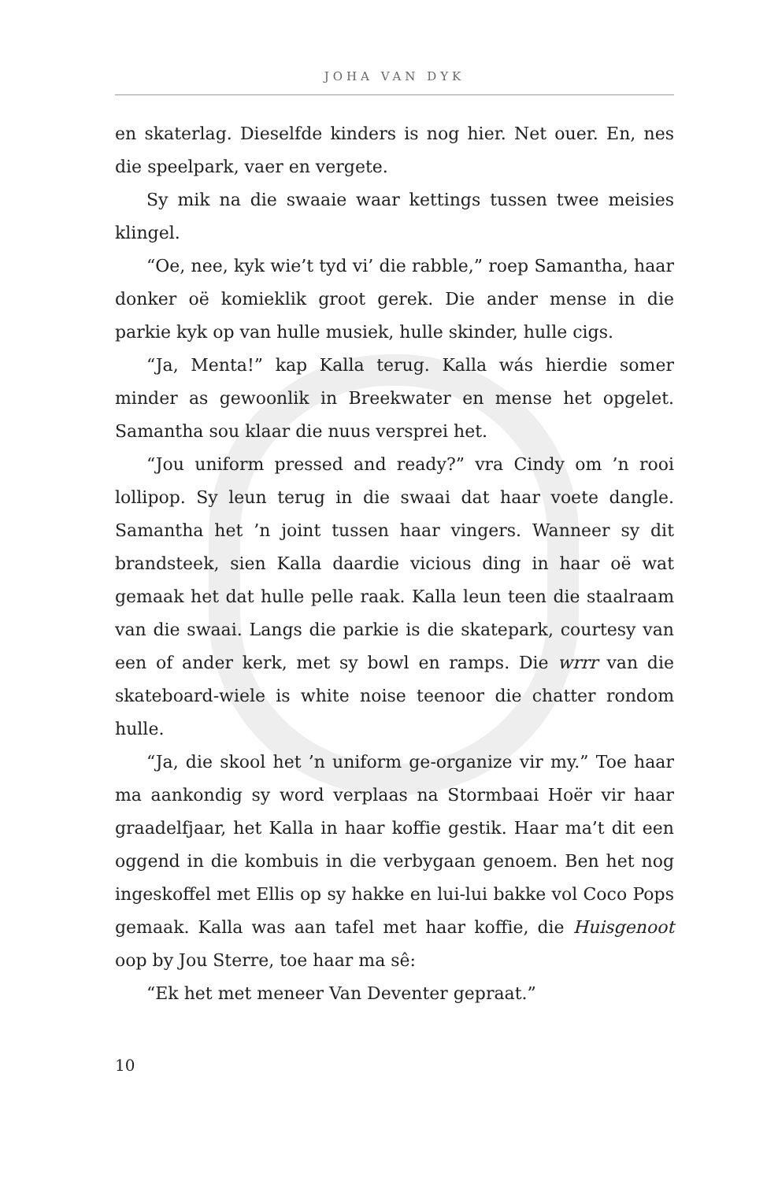JOHA VAN DYK
en skaterlag. Dieselfde kinders is nog hier. Net ouer. En, nes die speelpark, vaer en vergete.
Sy mik na die swaaie waar kettings tussen twee meisies klingel.
“Oe, nee, kyk wie’t tyd vi’ die rabble,” roep Samantha, haar donker oë komieklik groot gerek. Die ander mense in die parkie kyk op van hulle musiek, hulle skinder, hulle cigs.
“Ja, Menta!” kap Kalla terug. Kalla wás hierdie somer minder as gewoonlik in Breekwater en mense het opgelet. Samantha sou klaar die nuus versprei het.
“Jou uniform pressed and ready?” vra Cindy om ’n rooi lollipop. Sy leun terug in die swaai dat haar voete dangle. Samantha het ’n joint tussen haar vingers. Wanneer sy dit brandsteek, sien Kalla daardie vicious ding in haar oë wat gemaak het dat hulle pelle raak. Kalla leun teen die staalraam van die swaai. Langs die parkie is die skatepark, courtesy van een of ander kerk, met sy bowl en ramps. Die wrrr van die skateboard-wiele is white noise teenoor die chatter rondom hulle.
“Ja, die skool het ’n uniform ge-organize vir my.” Toe haar ma aankondig sy word verplaas na Stormbaai Hoër vir haar graadelfjaar, het Kalla in haar koffie gestik. Haar ma’t dit een oggend in die kombuis in die verbygaan genoem. Ben het nog ingeskoffel met Ellis op sy hakke en lui-lui bakke vol Coco Pops gemaak. Kalla was aan tafel met haar koffie, die Huisgenoot oop by Jou Sterre, toe haar ma sê:
“Ek het met meneer Van Deventer gepraat.”
10